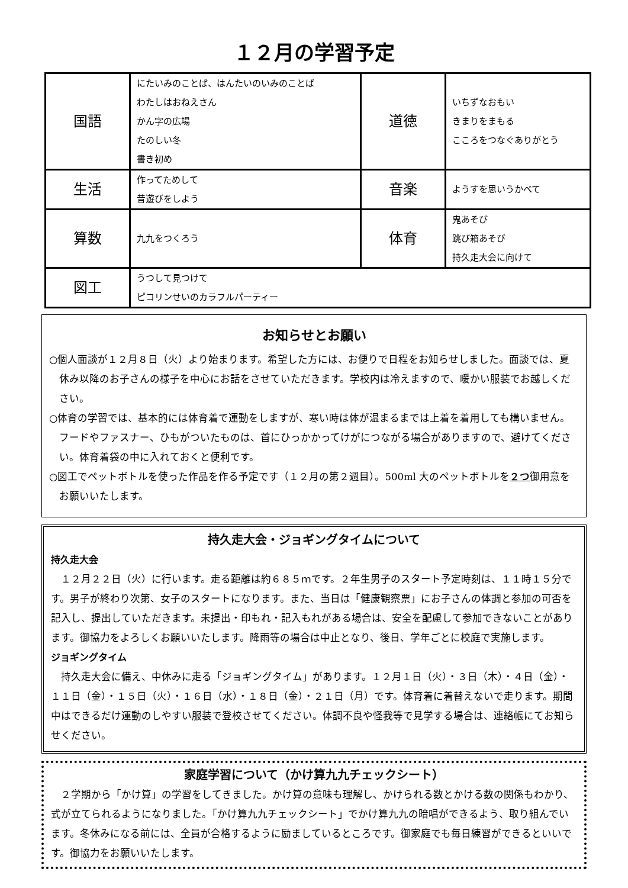１２月の学習予定
| 国語 | にたいみのことば、はんたいのいみのことば わたしはおねえさん かん字の広場 たのしい冬 書き初め | 道徳 | いちずなおもい きまりをまもる こころをつなぐありがとう |
| 生活 | 作ってためして 昔遊びをしよう | 音楽 | ようすを思いうかべて |
| 算数 | 九九をつくろう | 体育 | 鬼あそび 跳び箱あそび 持久走大会に向けて |
| 図工 | うつして見つけて ピコリンせいのカラフルパーティー | | |
お知らせとお願い
○個人面談が１２月８日（火）より始まります。希望した方には、お便りで日程をお知らせしました。面談では、夏休み以降のお子さんの様子を中心にお話をさせていただきます。学校内は冷えますので、暖かい服装でお越しください。
○体育の学習では、基本的には体育着で運動をしますが、寒い時は体が温まるまでは上着を着用しても構いません。フードやファスナー、ひもがついたものは、首にひっかかってけがにつながる場合がありますので、避けてください。体育着袋の中に入れておくと便利です。
○図工でペットボトルを使った作品を作る予定です（１２月の第２週目）。500ml 大のペットボトルを２つ御用意をお願いいたします。
持久走大会・ジョギングタイムについて
持久走大会
　１２月２２日（火）に行います。走る距離は約６８５ｍです。２年生男子のスタート予定時刻は、１１時１５分です。男子が終わり次第、女子のスタートになります。また、当日は「健康観察票」にお子さんの体調と参加の可否を記入し、提出していただきます。未提出・印もれ・記入もれがある場合は、安全を配慮して参加できないことがあります。御協力をよろしくお願いいたします。降雨等の場合は中止となり、後日、学年ごとに校庭で実施します。
ジョギングタイム
　持久走大会に備え、中休みに走る「ジョギングタイム」があります。１２月１日（火）・３日（木）・４日（金）・１１日（金）・１５日（火）・１６日（水）・１８日（金）・２１日（月）です。体育着に着替えないで走ります。期間中はできるだけ運動のしやすい服装で登校させてください。体調不良や怪我等で見学する場合は、連絡帳にてお知らせください。
家庭学習について（かけ算九九チェックシート）
　２学期から「かけ算」の学習をしてきました。かけ算の意味も理解し、かけられる数とかける数の関係もわかり、式が立てられるようになりました。「かけ算九九チェックシート」でかけ算九九の暗唱ができるよう、取り組んでいます。冬休みになる前には、全員が合格するように励ましているところです。御家庭でも毎日練習ができるといいです。御協力をお願いいたします。